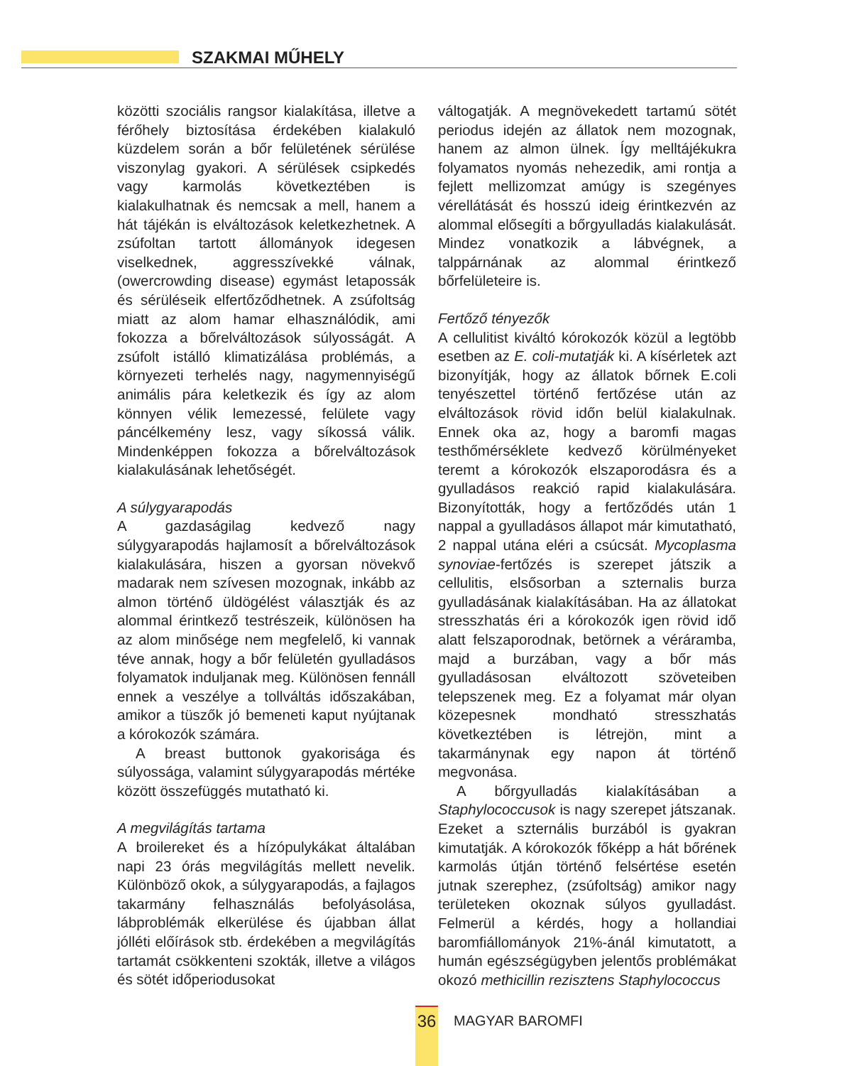SZAKMAI MŰHELY
közötti szociális rangsor kialakítása, illetve a férőhely biztosítása érdekében kialakuló küzdelem során a bőr felületének sérülése viszonylag gyakori. A sérülések csipkedés vagy karmolás következtében is kialakulhatnak és nemcsak a mell, hanem a hát tájékán is elváltozások keletkezhetnek. A zsúfoltan tartott állományok idegesen viselkednek, aggresszívekké válnak, (owercrowding disease) egymást letapossák és sérüléseik elfertőződhetnek. A zsúfoltság miatt az alom hamar elhasználódik, ami fokozza a bőrelváltozások súlyosságát. A zsúfolt istálló klimatizálása problémás, a környezeti terhelés nagy, nagymennyiségű animális pára keletkezik és így az alom könnyen vélik lemezessé, felülete vagy páncélkemény lesz, vagy síkossá válik. Mindenképpen fokozza a bőrelváltozások kialakulásának lehetőségét.
A súlygyarapodás
A gazdaságilag kedvező nagy súlygyarapodás hajlamosít a bőrelváltozások kialakulására, hiszen a gyorsan növekvő madarak nem szívesen mozognak, inkább az almon történő üldögélést választják és az alommal érintkező testrészeik, különösen ha az alom minősége nem megfelelő, ki vannak téve annak, hogy a bőr felületén gyulladásos folyamatok induljanak meg. Különösen fennáll ennek a veszélye a tollváltás időszakában, amikor a tüszők jó bemeneti kaput nyújtanak a kórokozók számára.
A breast buttonok gyakorisága és súlyossága, valamint súlygyarapodás mértéke között összefüggés mutatható ki.
A megvilágítás tartama
A broilereket és a hízópulykákat általában napi 23 órás megvilágítás mellett nevelik. Különböző okok, a súlygyarapodás, a fajlagos takarmány felhasználás befolyásolása, lábproblémák elkerülése és újabban állat jólléti előírások stb. érdekében a megvilágítás tartamát csökkenteni szokták, illetve a világos és sötét időperiodusokat
váltogatják. A megnövekedett tartamú sötét periodus idején az állatok nem mozognak, hanem az almon ülnek. Így melltájékukra folyamatos nyomás nehezedik, ami rontja a fejlett mellizomzat amúgy is szegényes vérellátását és hosszú ideig érintkezvén az alommal elősegíti a bőrgyulladás kialakulását. Mindez vonatkozik a lábvégnek, a talppárnának az alommal érintkező bőrfelületeire is.
Fertőző tényezők
A cellulitist kiváltó kórokozók közül a legtöbb esetben az E. coli-mutatják ki. A kísérletek azt bizonyítják, hogy az állatok bőrnek E.coli tenyészettel történő fertőzése után az elváltozások rövid időn belül kialakulnak. Ennek oka az, hogy a baromfi magas testhőmérséklete kedvező körülményeket teremt a kórokozók elszaporodásra és a gyulladásos reakció rapid kialakulására. Bizonyították, hogy a fertőződés után 1 nappal a gyulladásos állapot már kimutatható, 2 nappal utána eléri a csúcsát. Mycoplasma synoviae-fertőzés is szerepet játszik a cellulitis, elsősorban a szternalis burza gyulladásának kialakításában. Ha az állatokat stresszhatás éri a kórokozók igen rövid idő alatt felszaporodnak, betörnek a véráramba, majd a burzában, vagy a bőr más gyulladásosan elváltozott szöveteiben telepszenek meg. Ez a folyamat már olyan közepesnek mondható stresszhatás következtében is létrejön, mint a takarmánynak egy napon át történő megvonása.
A bőrgyulladás kialakításában a Staphylococcusok is nagy szerepet játszanak. Ezeket a szternális burzából is gyakran kimutatják. A kórokozók főképp a hát bőrének karmolás útján történő felsértése esetén jutnak szerephez, (zsúfoltság) amikor nagy területeken okoznak súlyos gyulladást. Felmerül a kérdés, hogy a hollandiai baromfiállományok 21%-ánál kimutatott, a humán egészségügyben jelentős problémákat okozó methicillin rezisztens Staphylococcus
36
MAGYAR BAROMFI